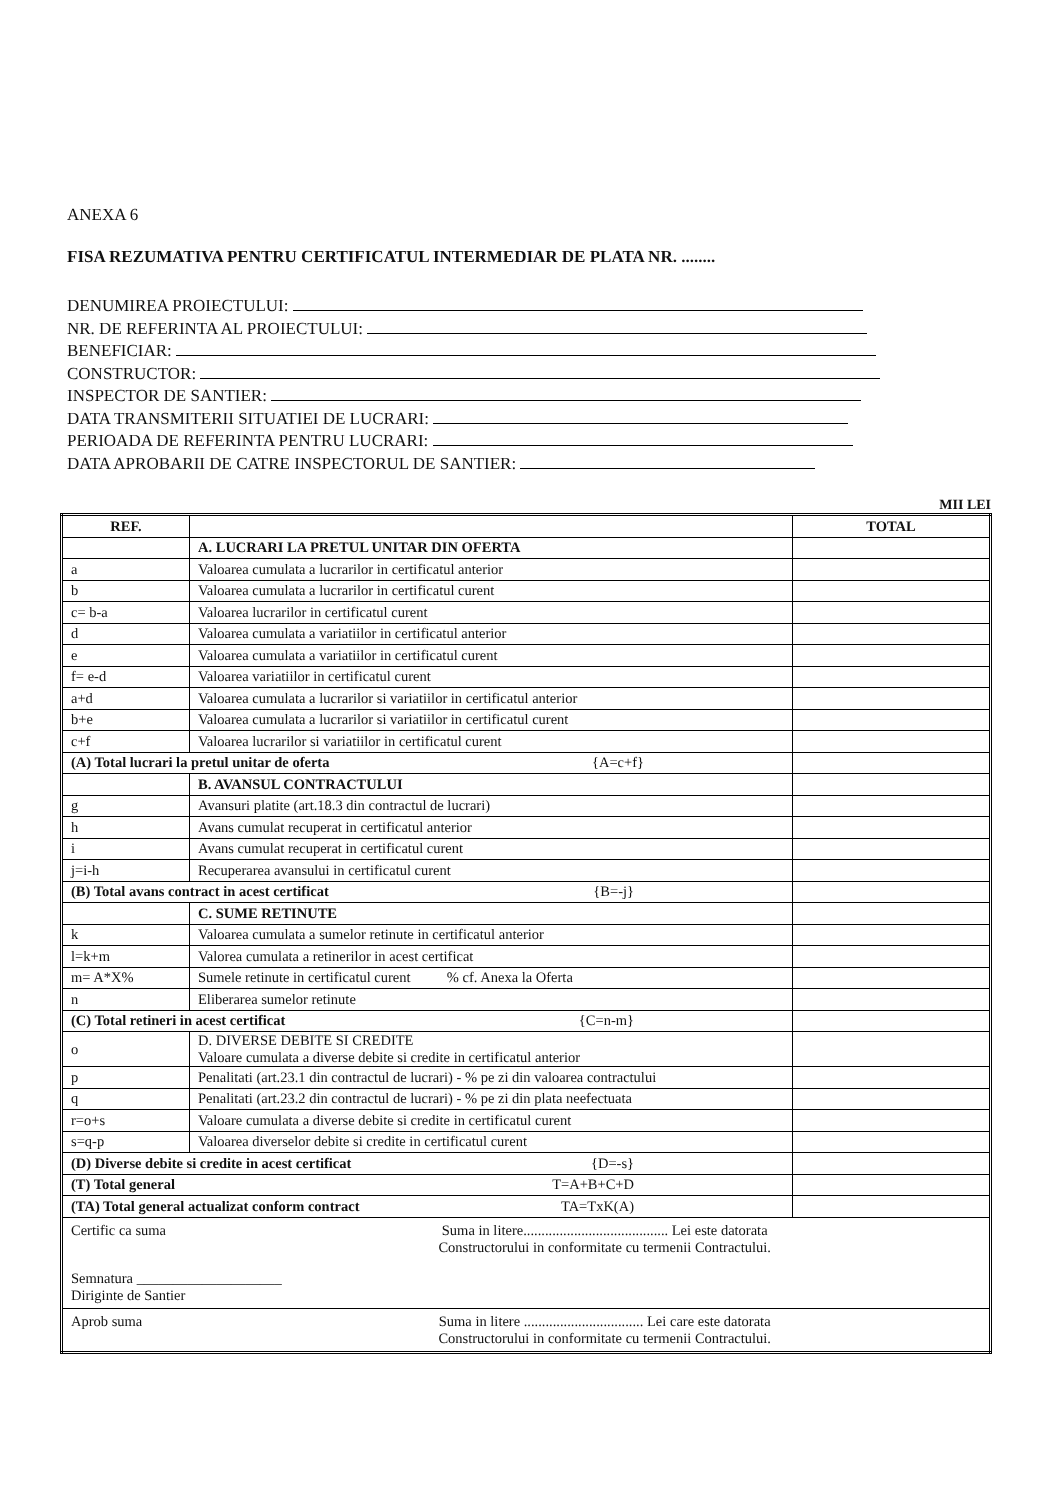ANEXA 6
FISA REZUMATIVA PENTRU CERTIFICATUL INTERMEDIAR DE PLATA NR. ........
DENUMIREA PROIECTULUI:
NR. DE REFERINTA AL PROIECTULUI:
BENEFICIAR:
CONSTRUCTOR:
INSPECTOR DE SANTIER:
DATA TRANSMITERII SITUATIEI DE LUCRARI:
PERIOADA DE REFERINTA PENTRU LUCRARI:
DATA APROBARII DE CATRE INSPECTORUL DE SANTIER:
MII LEI
| REF. | | TOTAL |
| --- | --- | --- |
| | A. LUCRARI LA PRETUL UNITAR DIN OFERTA | |
| a | Valoarea cumulata a lucrarilor in certificatul anterior | |
| b | Valoarea cumulata a lucrarilor in certificatul curent | |
| c= b-a | Valoarea lucrarilor in certificatul curent | |
| d | Valoarea cumulata a variatiilor in certificatul anterior | |
| e | Valoarea cumulata a variatiilor in certificatul curent | |
| f= e-d | Valoarea variatiilor in certificatul curent | |
| a+d | Valoarea cumulata a lucrarilor si variatiilor in certificatul anterior | |
| b+e | Valoarea cumulata a lucrarilor si variatiilor in certificatul curent | |
| c+f | Valoarea lucrarilor si variatiilor in certificatul curent | |
| (A) Total lucrari la pretul unitar de oferta {A=c+f} | | |
| | B. AVANSUL CONTRACTULUI | |
| g | Avansuri platite (art.18.3 din contractul de lucrari) | |
| h | Avans cumulat recuperat in certificatul anterior | |
| i | Avans cumulat recuperat in certificatul curent | |
| j=i-h | Recuperarea avansului in certificatul curent | |
| (B) Total avans contract in acest certificat {B=-j} | | |
| | C. SUME RETINUTE | |
| k | Valoarea cumulata a sumelor retinute in certificatul anterior | |
| l=k+m | Valorea cumulata a retinerilor in acest certificat | |
| m= A*X% | Sumele retinute in certificatul curent % cf. Anexa la Oferta | |
| n | Eliberarea sumelor retinute | |
| (C) Total retineri in acest certificat {C=n-m} | | |
| o | D. DIVERSE DEBITE SI CREDITE Valoare cumulata a diverse debite si credite in certificatul anterior | |
| p | Penalitati (art.23.1 din contractul de lucrari) - % pe zi din valoarea contractului | |
| q | Penalitati (art.23.2 din contractul de lucrari) - % pe zi din plata neefectuata | |
| r=o+s | Valoare cumulata a diverse debite si credite in certificatul curent | |
| s=q-p | Valoarea diverselor debite si credite in certificatul curent | |
| (D) Diverse debite si credite in acest certificat {D=-s} | | |
| (T) Total general T=A+B+C+D | | |
| (TA) Total general actualizat conform contract TA=TxK(A) | | |
| Certific ca suma Suma in litere........................................ Lei este datorata Constructorului in conformitate cu termenii Contractului. Semnatura ____________________ Diriginte de Santier | | |
| Aprob suma Suma in litere ................................. Lei care este datorata Constructorului in conformitate cu termenii Contractului. | | |